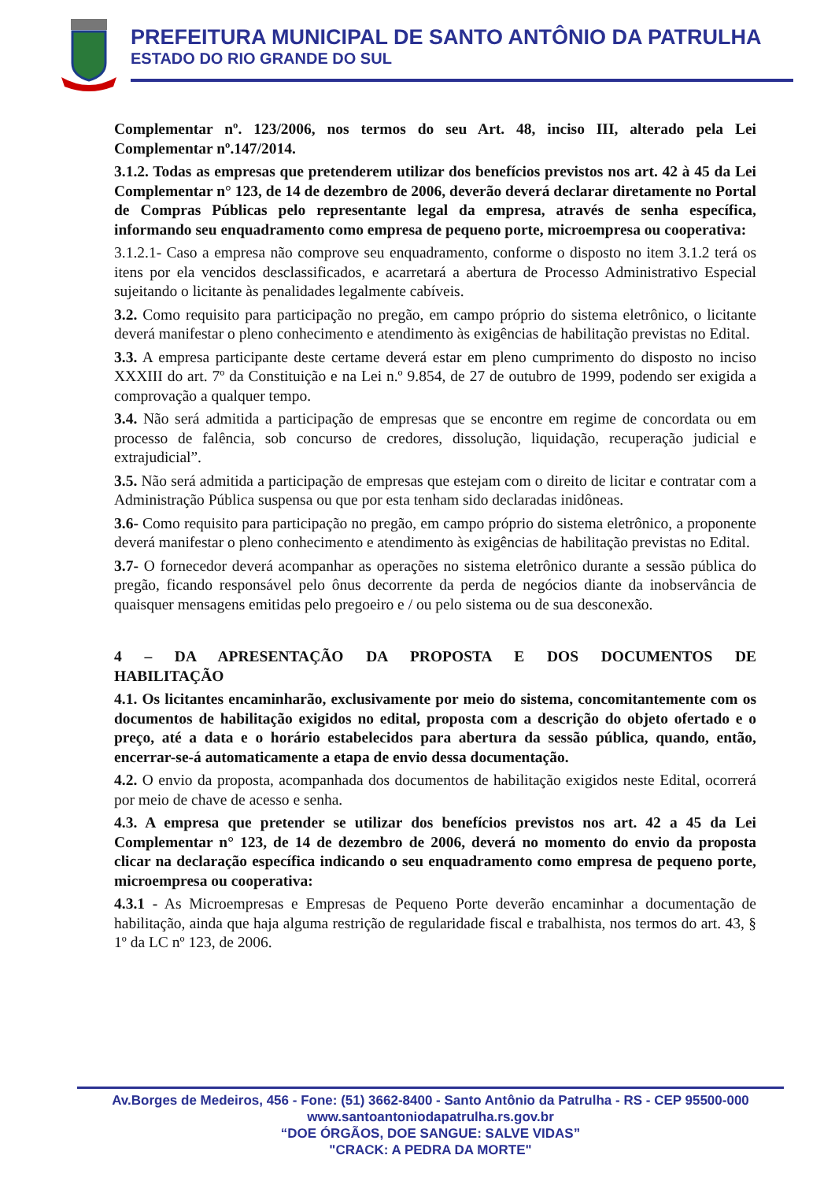PREFEITURA MUNICIPAL DE SANTO ANTÔNIO DA PATRULHA
ESTADO DO RIO GRANDE DO SUL
Complementar nº. 123/2006, nos termos do seu Art. 48, inciso III, alterado pela Lei Complementar nº.147/2014.
3.1.2. Todas as empresas que pretenderem utilizar dos benefícios previstos nos art. 42 à 45 da Lei Complementar n° 123, de 14 de dezembro de 2006, deverão deverá declarar diretamente no Portal de Compras Públicas pelo representante legal da empresa, através de senha específica, informando seu enquadramento como empresa de pequeno porte, microempresa ou cooperativa:
3.1.2.1- Caso a empresa não comprove seu enquadramento, conforme o disposto no item 3.1.2 terá os itens por ela vencidos desclassificados, e acarretará a abertura de Processo Administrativo Especial sujeitando o licitante às penalidades legalmente cabíveis.
3.2. Como requisito para participação no pregão, em campo próprio do sistema eletrônico, o licitante deverá manifestar o pleno conhecimento e atendimento às exigências de habilitação previstas no Edital.
3.3. A empresa participante deste certame deverá estar em pleno cumprimento do disposto no inciso XXXIII do art. 7º da Constituição e na Lei n.º 9.854, de 27 de outubro de 1999, podendo ser exigida a comprovação a qualquer tempo.
3.4. Não será admitida a participação de empresas que se encontre em regime de concordata ou em processo de falência, sob concurso de credores, dissolução, liquidação, recuperação judicial e extrajudicial”.
3.5. Não será admitida a participação de empresas que estejam com o direito de licitar e contratar com a Administração Pública suspensa ou que por esta tenham sido declaradas inidôneas.
3.6- Como requisito para participação no pregão, em campo próprio do sistema eletrônico, a proponente deverá manifestar o pleno conhecimento e atendimento às exigências de habilitação previstas no Edital.
3.7- O fornecedor deverá acompanhar as operações no sistema eletrônico durante a sessão pública do pregão, ficando responsável pelo ônus decorrente da perda de negócios diante da inobservância de quaisquer mensagens emitidas pelo pregoeiro e / ou pelo sistema ou de sua desconexão.
4 – DA APRESENTAÇÃO DA PROPOSTA E DOS DOCUMENTOS DE
HABILITAÇÃO
4.1. Os licitantes encaminharão, exclusivamente por meio do sistema, concomitantemente com os documentos de habilitação exigidos no edital, proposta com a descrição do objeto ofertado e o preço, até a data e o horário estabelecidos para abertura da sessão pública, quando, então, encerrar-se-á automaticamente a etapa de envio dessa documentação.
4.2. O envio da proposta, acompanhada dos documentos de habilitação exigidos neste Edital, ocorrerá por meio de chave de acesso e senha.
4.3. A empresa que pretender se utilizar dos benefícios previstos nos art. 42 a 45 da Lei Complementar n° 123, de 14 de dezembro de 2006, deverá no momento do envio da proposta clicar na declaração específica indicando o seu enquadramento como empresa de pequeno porte, microempresa ou cooperativa:
4.3.1 - As Microempresas e Empresas de Pequeno Porte deverão encaminhar a documentação de habilitação, ainda que haja alguma restrição de regularidade fiscal e trabalhista, nos termos do art. 43, § 1º da LC nº 123, de 2006.
Av.Borges de Medeiros, 456 - Fone: (51) 3662-8400 - Santo Antônio da Patrulha - RS - CEP 95500-000
www.santoantoniodapatrulha.rs.gov.br
“DOE ÓRGÃOS, DOE SANGUE: SALVE VIDAS”
"CRACK: A PEDRA DA MORTE"